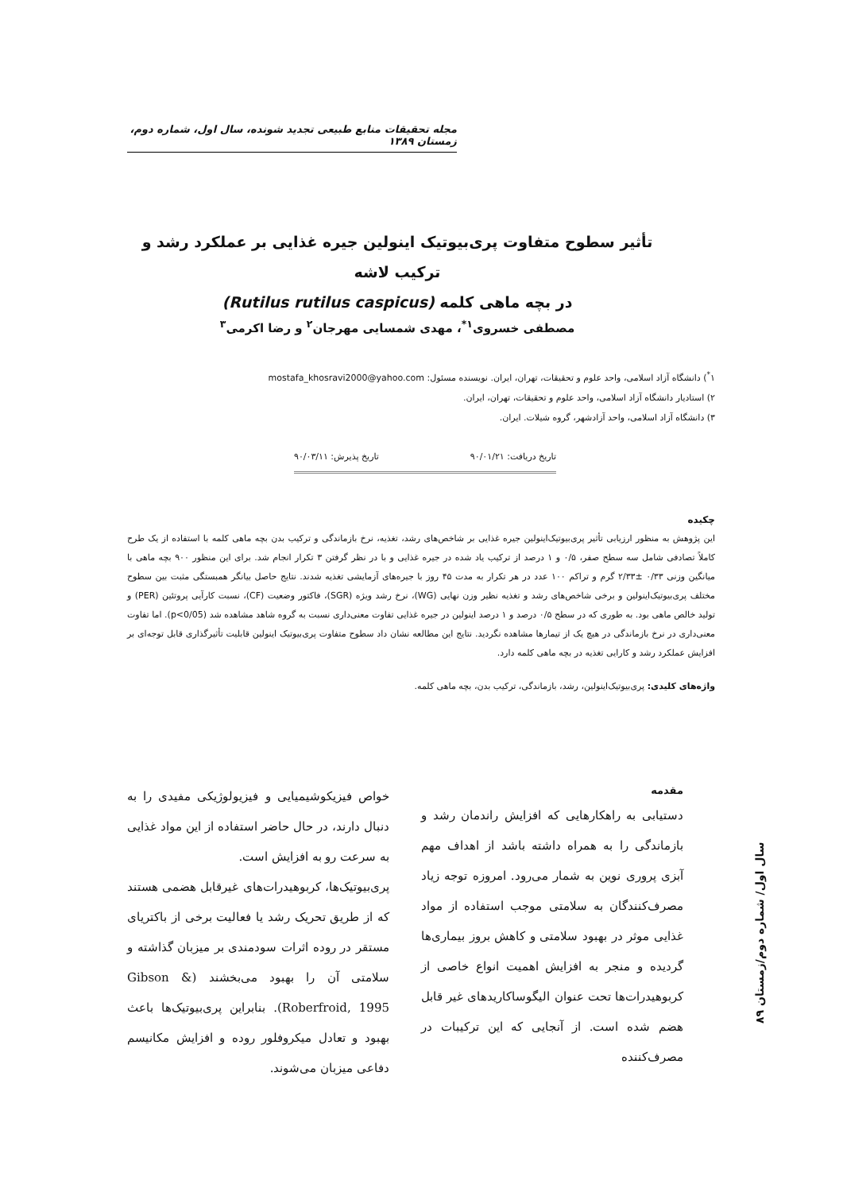مجله تحقیقات منابع طبیعی تجدید شونده، سال اول، شماره دوم، زمستان ۱۳۸۹
تأثیر سطوح متفاوت پری‌بیوتیک اینولین جیره غذایی بر عملکرد رشد و ترکیب لاشه
در بچه ماهی کلمه (Rutilus rutilus caspicus)
مصطفی خسروی<sup>۱*</sup>، مهدی شمسایی مهرجان<sup>۲</sup> و رضا اکرمی<sup>۳</sup>
۱<sup>*</sup>) دانشگاه آزاد اسلامی، واحد علوم و تحقیقات، تهران، ایران. نویسنده مسئول: mostafa_khosravi2000@yahoo.com
۲) استادیار دانشگاه آزاد اسلامی، واحد علوم و تحقیقات، تهران، ایران.
۳) دانشگاه آزاد اسلامی، واحد آزادشهر، گروه شیلات. ایران.
تاریخ دریافت: ۹۰/۰۱/۲۱ تاریخ پذیرش: ۹۰/۰۳/۱۱
چکیده
این پژوهش به منظور ارزیابی تأثیر پری‌بیوتیک‌اینولین جیره غذایی بر شاخص‌های رشد، تغذیه، نرخ بازماندگی و ترکیب بدن بچه ماهی کلمه با استفاده از یک طرح کاملاً تصادفی شامل سه سطح صفر، ۰/۵ و ۱ درصد از ترکیب یاد شده در جیره غذایی و با در نظر گرفتن ۳ تکرار انجام شد. برای این منظور ۹۰۰ بچه ماهی با میانگین وزنی ۰/۳۳ ±۲/۳۳ گرم و تراکم ۱۰۰ عدد در هر تکرار به مدت ۴۵ روز با جیره‌های آزمایشی تغذیه شدند. نتایج حاصل بیانگر همبستگی مثبت بین سطوح مختلف پری‌بیوتیک‌اینولین و برخی شاخص‌های رشد و تغذیه نظیر وزن نهایی (WG)، نرخ رشد ویژه (SGR)، فاکتور وضعیت (CF)، نسبت کارآیی پروتئین (PER) و تولید خالص ماهی بود. به طوری که در سطح ۰/۵ درصد و ۱ درصد اینولین در جیره غذایی تفاوت معنی‌داری نسبت به گروه شاهد مشاهده شد (p<0/05). اما تفاوت معنی‌داری در نرخ بازماندگی در هیچ یک از تیمارها مشاهده نگردید. نتایج این مطالعه نشان داد سطوح متفاوت پری‌بیوتیک اینولین قابلیت تأثیرگذاری قابل توجه‌ای بر افزایش عملکرد رشد و کارایی تغذیه در بچه ماهی کلمه دارد.
واژه‌های کلیدی: پری‌بیوتیک‌اینولین، رشد، بازماندگی، ترکیب بدن، بچه ماهی کلمه.
مقدمه
دستیابی به راهکارهایی که افزایش راندمان رشد و بازماندگی را به همراه داشته باشد از اهداف مهم آبزی پروری نوین به شمار می‌رود. امروزه توجه زیاد مصرف‌کنندگان به سلامتی موجب استفاده از مواد غذایی موثر در بهبود سلامتی و کاهش بروز بیماری‌ها گردیده و منجر به افزایش اهمیت انواع خاصی از کربوهیدرات‌ها تحت عنوان الیگوساکاریدهای غیر قابل هضم شده است. از آنجایی که این ترکیبات در مصرف‌کننده
خواص فیزیکوشیمیایی و فیزیولوژیکی مفیدی را به دنبال دارند، در حال حاضر استفاده از این مواد غذایی به سرعت رو به افزایش است.
پری‌بیوتیک‌ها، کربوهیدرات‌های غیرقابل هضمی هستند که از طریق تحریک رشد یا فعالیت برخی از باکتریای مستقر در روده اثرات سودمندی بر میزبان گذاشته و سلامتی آن را بهبود می‌بخشند (Gibson & Roberfroid, 1995). بنابراین پری‌بیوتیک‌ها باعث بهبود و تعادل میکروفلور روده و افزایش مکانیسم دفاعی میزبان می‌شوند.
سال اول/ شماره دوم/زمستان ۸۹